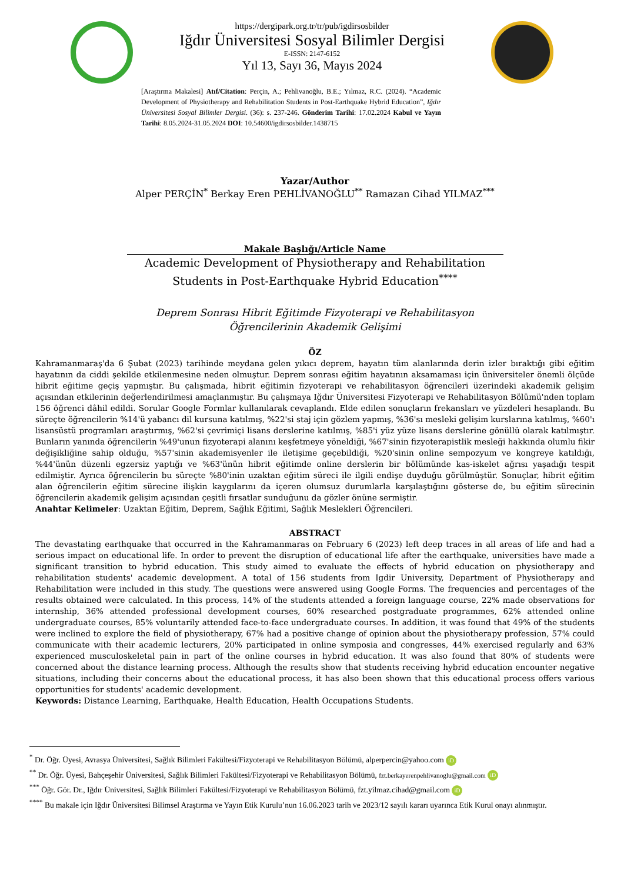https://dergipark.org.tr/tr/pub/igdirsosbilder
Iğdır Üniversitesi Sosyal Bilimler Dergisi
E-ISSN: 2147-6152
Yıl 13, Sayı 36, Mayıs 2024
[Araştırma Makalesi] Atıf/Citation: Perçin, A.; Pehlivanoğlu, B.E.; Yılmaz, R.C. (2024). “Academic Development of Physiotherapy and Rehabilitation Students in Post-Earthquake Hybrid Education”, Iğdır Üniversitesi Sosyal Bilimler Dergisi. (36): s. 237-246. Gönderim Tarihi: 17.02.2024 Kabul ve Yayın Tarihi: 8.05.2024-31.05.2024 DOI: 10.54600/igdirsosbilder.1438715
Yazar/Author
Alper PERÇİN<sup>*</sup> Berkay Eren PEHLİVANOĞLU<sup>**</sup> Ramazan Cihad YILMAZ<sup>***</sup>
Makale Başlığı/Article Name
Academic Development of Physiotherapy and Rehabilitation Students in Post-Earthquake Hybrid Education<sup>****</sup>
Deprem Sonrası Hibrit Eğitimde Fizyoterapi ve Rehabilitasyon
Öğrencilerinin Akademik Gelişimi
ÖZ
Kahramanmaraş'da 6 Şubat (2023) tarihinde meydana gelen yıkıcı deprem, hayatın tüm alanlarında derin izler bıraktığı gibi eğitim hayatının da ciddi şekilde etkilenmesine neden olmuştur. Deprem sonrası eğitim hayatının aksamaması için üniversiteler önemli ölçüde hibrit eğitime geçiş yapmıştır. Bu çalışmada, hibrit eğitimin fizyoterapi ve rehabilitasyon öğrencileri üzerindeki akademik gelişim açısından etkilerinin değerlendirilmesi amaçlanmıştır. Bu çalışmaya Iğdır Üniversitesi Fizyoterapi ve Rehabilitasyon Bölümü'nden toplam 156 öğrenci dâhil edildi. Sorular Google Formlar kullanılarak cevaplandı. Elde edilen sonuçların frekansları ve yüzdeleri hesaplandı. Bu süreçte öğrencilerin %14'ü yabancı dil kursuna katılmış, %22'si staj için gözlem yapmış, %36'sı mesleki gelişim kurslarına katılmış, %60'ı lisansüstü programları araştırmış, %62'si çevrimiçi lisans derslerine katılmış, %85'i yüz yüze lisans derslerine gönüllü olarak katılmıştır. Bunların yanında öğrencilerin %49'unun fizyoterapi alanını keşfetmeye yöneldiği, %67'sinin fizyoterapistlik mesleği hakkında olumlu fikir değişikliğine sahip olduğu, %57'sinin akademisyenler ile iletişime geçebildiği, %20'sinin online sempozyum ve kongreye katıldığı, %44'ünün düzenli egzersiz yaptığı ve %63'ünün hibrit eğitimde online derslerin bir bölümünde kas-iskelet ağrısı yaşadığı tespit edilmiştir. Ayrıca öğrencilerin bu süreçte %80'inin uzaktan eğitim süreci ile ilgili endişe duyduğu görülmüştür. Sonuçlar, hibrit eğitim alan öğrencilerin eğitim sürecine ilişkin kaygılarını da içeren olumsuz durumlarla karşılaştığını gösterse de, bu eğitim sürecinin öğrencilerin akademik gelişim açısından çeşitli fırsatlar sunduğunu da gözler önüne sermiştir.
Anahtar Kelimeler: Uzaktan Eğitim, Deprem, Sağlık Eğitimi, Sağlık Meslekleri Öğrencileri.
ABSTRACT
The devastating earthquake that occurred in the Kahramanmaras on February 6 (2023) left deep traces in all areas of life and had a serious impact on educational life. In order to prevent the disruption of educational life after the earthquake, universities have made a significant transition to hybrid education. This study aimed to evaluate the effects of hybrid education on physiotherapy and rehabilitation students' academic development. A total of 156 students from Igdir University, Department of Physiotherapy and Rehabilitation were included in this study. The questions were answered using Google Forms. The frequencies and percentages of the results obtained were calculated. In this process, 14% of the students attended a foreign language course, 22% made observations for internship, 36% attended professional development courses, 60% researched postgraduate programmes, 62% attended online undergraduate courses, 85% voluntarily attended face-to-face undergraduate courses. In addition, it was found that 49% of the students were inclined to explore the field of physiotherapy, 67% had a positive change of opinion about the physiotherapy profession, 57% could communicate with their academic lecturers, 20% participated in online symposia and congresses, 44% exercised regularly and 63% experienced musculoskeletal pain in part of the online courses in hybrid education. It was also found that 80% of students were concerned about the distance learning process. Although the results show that students receiving hybrid education encounter negative situations, including their concerns about the educational process, it has also been shown that this educational process offers various opportunities for students' academic development.
Keywords: Distance Learning, Earthquake, Health Education, Health Occupations Students.
<sup>*</sup> Dr. Öğr. Üyesi, Avrasya Üniversitesi, Sağlık Bilimleri Fakültesi/Fizyoterapi ve Rehabilitasyon Bölümü, alperpercin@yahoo.com iD
<sup>**</sup> Dr. Öğr. Üyesi, Bahçeşehir Üniversitesi, Sağlık Bilimleri Fakültesi/Fizyoterapi ve Rehabilitasyon Bölümü, fzt.berkayerenpehlivanoglu@gmail.com iD
<sup>***</sup> Öğr. Gör. Dr., Iğdır Üniversitesi, Sağlık Bilimleri Fakültesi/Fizyoterapi ve Rehabilitasyon Bölümü, fzt.yilmaz.cihad@gmail.com iD
<sup>****</sup> Bu makale için Iğdır Üniversitesi Bilimsel Araştırma ve Yayın Etik Kurulu’nun 16.06.2023 tarih ve 2023/12 sayılı kararı uyarınca Etik Kurul onayı alınmıştır.